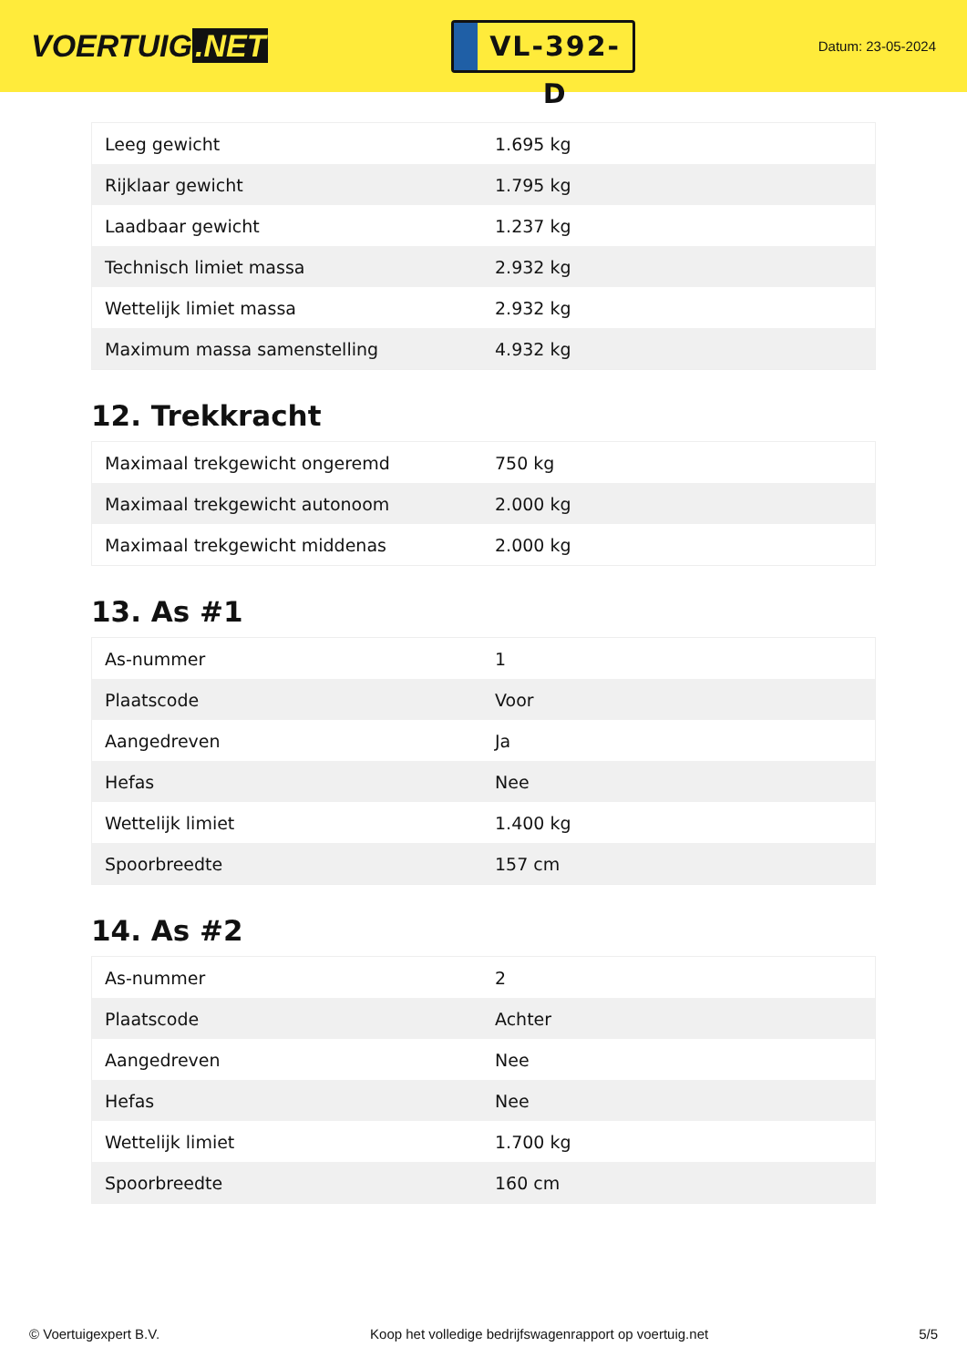VOERTUIG.NET
VL-392-D
Datum: 23-05-2024
| Leeg gewicht | 1.695 kg |
| Rijklaar gewicht | 1.795 kg |
| Laadbaar gewicht | 1.237 kg |
| Technisch limiet massa | 2.932 kg |
| Wettelijk limiet massa | 2.932 kg |
| Maximum massa samenstelling | 4.932 kg |
12. Trekkracht
| Maximaal trekgewicht ongeremd | 750 kg |
| Maximaal trekgewicht autonoom | 2.000 kg |
| Maximaal trekgewicht middenas | 2.000 kg |
13. As #1
| As-nummer | 1 |
| Plaatscode | Voor |
| Aangedreven | Ja |
| Hefas | Nee |
| Wettelijk limiet | 1.400 kg |
| Spoorbreedte | 157 cm |
14. As #2
| As-nummer | 2 |
| Plaatscode | Achter |
| Aangedreven | Nee |
| Hefas | Nee |
| Wettelijk limiet | 1.700 kg |
| Spoorbreedte | 160 cm |
© Voertuigexpert B.V. Koop het volledige bedrijfswagenrapport op voertuig.net 5/5